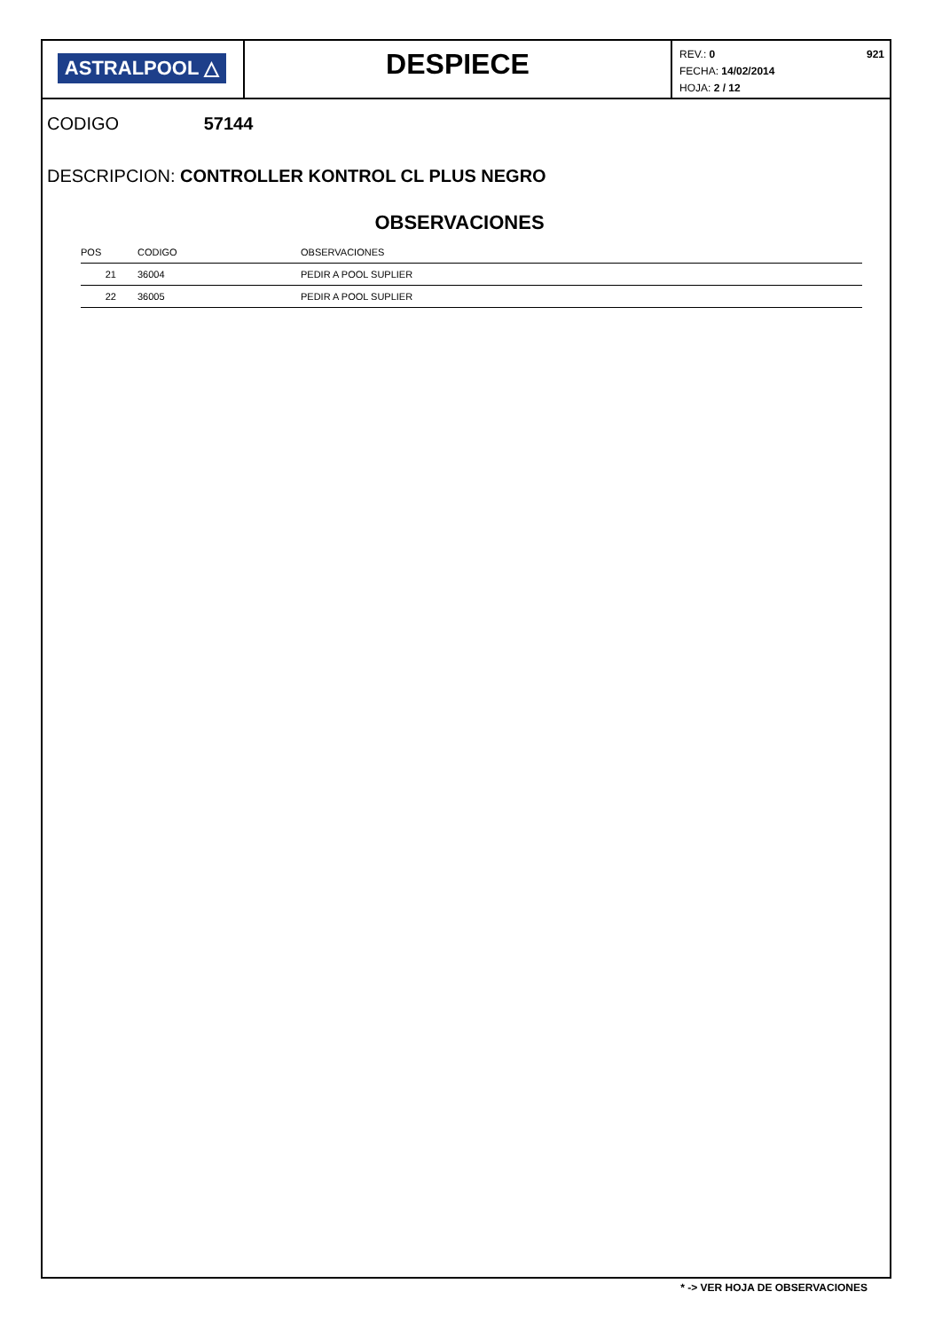ASTRALPOOL △
DESPIECE
REV.: 0
FECHA: 14/02/2014
HOJA: 2 / 12
921
CODIGO 57144
DESCRIPCION: CONTROLLER KONTROL CL PLUS NEGRO
OBSERVACIONES
| POS | | CODIGO | OBSERVACIONES |
| --- | --- | --- | --- |
| 21 | | 36004 | PEDIR A POOL SUPLIER |
| 22 | | 36005 | PEDIR A POOL SUPLIER |
* -> VER HOJA DE OBSERVACIONES